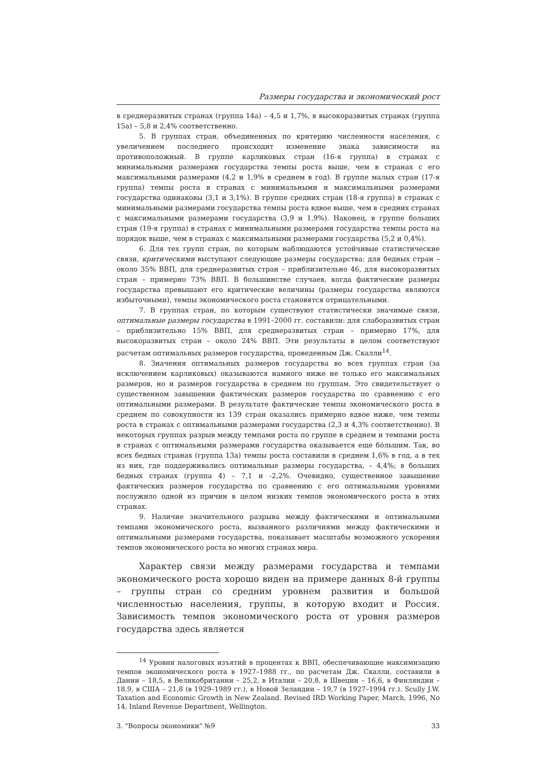Размеры государства и экономический рост
в среднеразвитых странах (группа 14а) – 4,5 и 1,7%, в высокоразвитых странах (группа 15а) – 5,8 и 2,4% соответственно.
5. В группах стран, объединенных по критерию численности населения, с увеличением последнего происходит изменение знака зависимости на противоположный. В группе карликовых стран (16-я группа) в странах с минимальными размерами государства темпы роста выше, чем в странах с его максимальными размерами (4,2 и 1,9% в среднем в год). В группе малых стран (17-я группа) темпы роста в странах с минимальными и максимальными размерами государства одинаковы (3,1 и 3,1%). В группе средних стран (18-я группа) в странах с минимальными размерами государства темпы роста вдвое выше, чем в средних странах с максимальными размерами государства (3,9 и 1,9%). Наконец, в группе больших стран (19-я группа) в странах с минимальными размерами государства темпы роста на порядок выше, чем в странах с максимальными размерами государства (5,2 и 0,4%).
6. Для тех групп стран, по которым наблюдаются устойчивые статистические связи, критическими выступают следующие размеры государства: для бедных стран – около 35% ВВП, для среднеразвитых стран – приблизительно 46, для высокоразвитых стран – примерно 73% ВВП. В большинстве случаев, когда фактические размеры государства превышают его критические величины (размеры государства являются избыточными), темпы экономического роста становятся отрицательными.
7. В группах стран, по которым существуют статистически значимые связи, оптимальные размеры государства в 1991–2000 гг. составили: для слаборазвитых стран – приблизительно 15% ВВП, для среднеразвитых стран – примерно 17%, для высокоразвитых стран – около 24% ВВП. Эти результаты в целом соответствуют расчетам оптимальных размеров государства, проведенным Дж. Скалли<sup>14</sup>.
8. Значения оптимальных размеров государства во всех группах стран (за исключением карликовых) оказываются намного ниже не только его максимальных размеров, но и размеров государства в среднем по группам. Это свидетельствует о существенном завышении фактических размеров государства по сравнению с его оптимальными размерами. В результате фактические темпы экономического роста в среднем по совокупности из 139 стран оказались примерно вдвое ниже, чем темпы роста в странах с оптимальными размерами государства (2,3 и 4,3% соответственно). В некоторых группах разрыв между темпами роста по группе в среднем и темпами роста в странах с оптимальными размерами государства оказывается еще бóльшим. Так, во всех бедных странах (группа 13а) темпы роста составили в среднем 1,6% в год, а в тех из них, где поддерживались оптимальные размеры государства, – 4,4%; в больших бедных странах (группа 4) – 7,1 и -2,2%. Очевидно, существенное завышение фактических размеров государства по сравнению с его оптимальными уровнями послужило одной из причин в целом низких темпов экономического роста в этих странах.
9. Наличие значительного разрыва между фактическими и оптимальными темпами экономического роста, вызванного различиями между фактическими и оптимальными размерами государства, показывает масштабы возможного ускорения темпов экономического роста во многих странах мира.
Характер связи между размерами государства и темпами экономического роста хорошо виден на примере данных 8-й группы – группы стран со средним уровнем развития и большой численностью населения, группы, в которую входит и Россия. Зависимость темпов экономического роста от уровня размеров государства здесь является
<sup>14</sup> Уровни налоговых изъятий в процентах к ВВП, обеспечивающие максимизацию темпов экономического роста в 1927–1988 гг., по расчетам Дж. Скалли, составили в Дании – 18,5, в Великобритании – 25,2, в Италии – 20,8, в Швеции – 16,6, в Финляндии – 18,9, в США – 21,8 (в 1929–1989 гг.), в Новой Зеландии – 19,7 (в 1927–1994 гг.). Scully J.W. Taxation and Economic Growth in New Zealand. Revised IRD Working Paper, March, 1996, No 14, Inland Revenue Department, Wellington.
3. "Вопросы экономики" №9 33